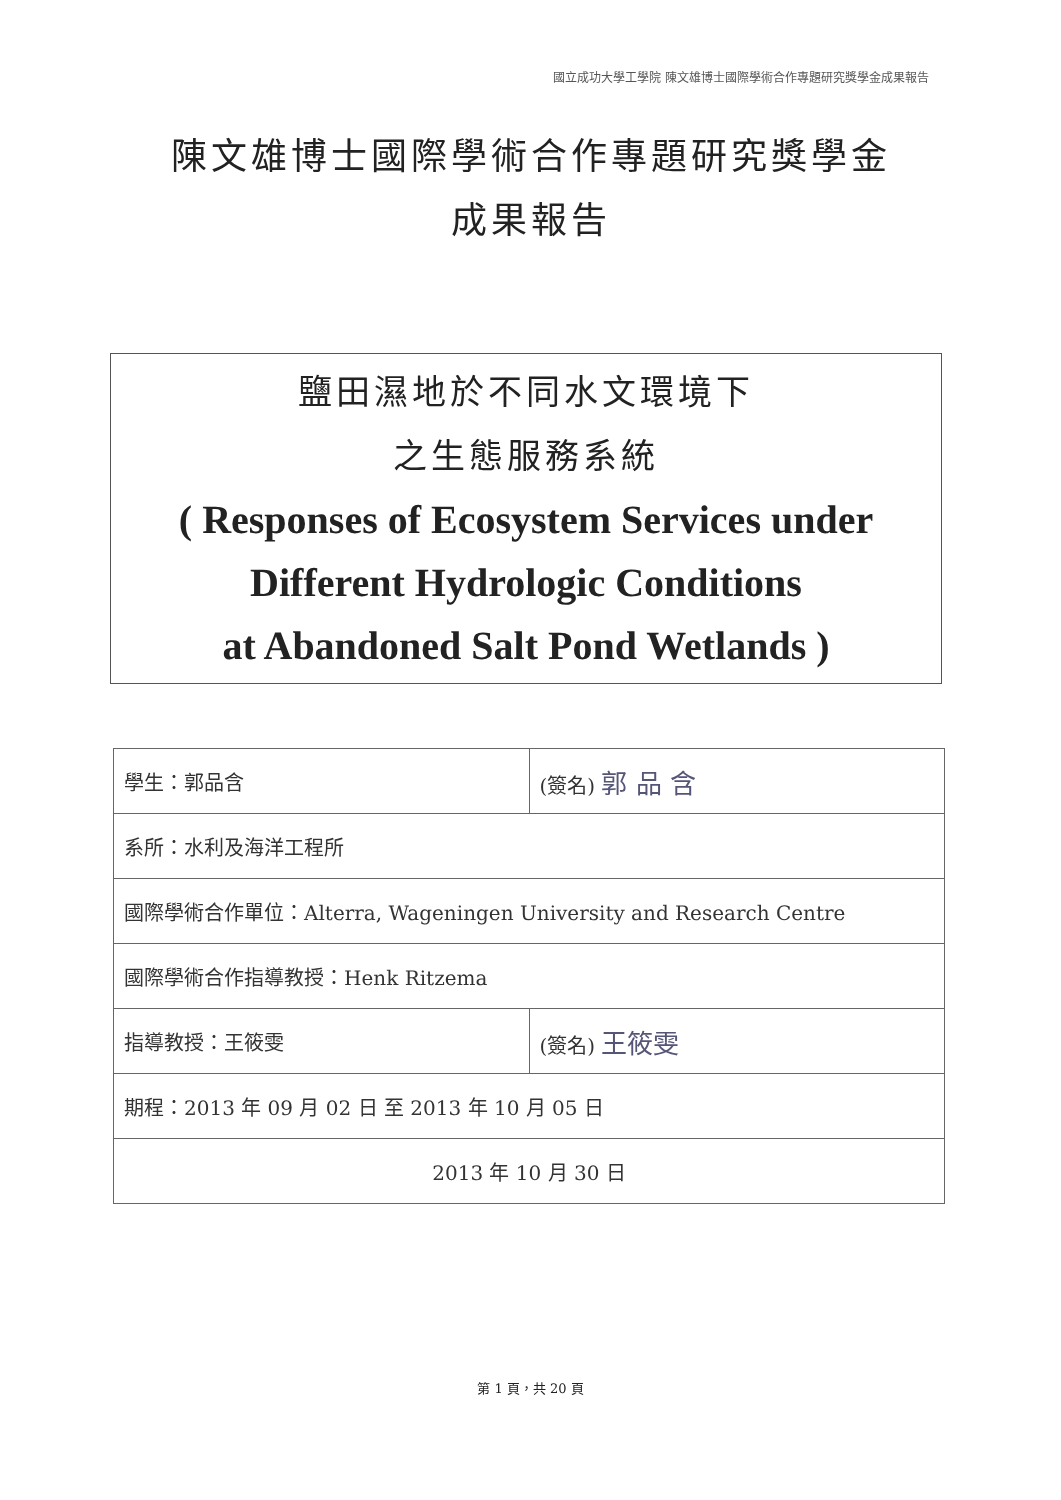國立成功大學工學院 陳文雄博士國際學術合作專題研究獎學金成果報告
陳文雄博士國際學術合作專題研究獎學金
成果報告
鹽田濕地於不同水文環境下
之生態服務系統
( Responses of Ecosystem Services under
Different Hydrologic Conditions
at Abandoned Salt Pond Wetlands )
| 學生：郭品含 | (簽名) 郭 品 含 |
| 系所：水利及海洋工程所 | |
| 國際學術合作單位：Alterra, Wageningen University and Research Centre | |
| 國際學術合作指導教授：Henk Ritzema | |
| 指導教授：王筱雯 | (簽名) 王筱雯 |
| 期程：2013 年 09 月 02 日 至 2013 年 10 月 05 日 | |
| 2013 年 10 月 30 日 | |
第 1 頁，共 20 頁